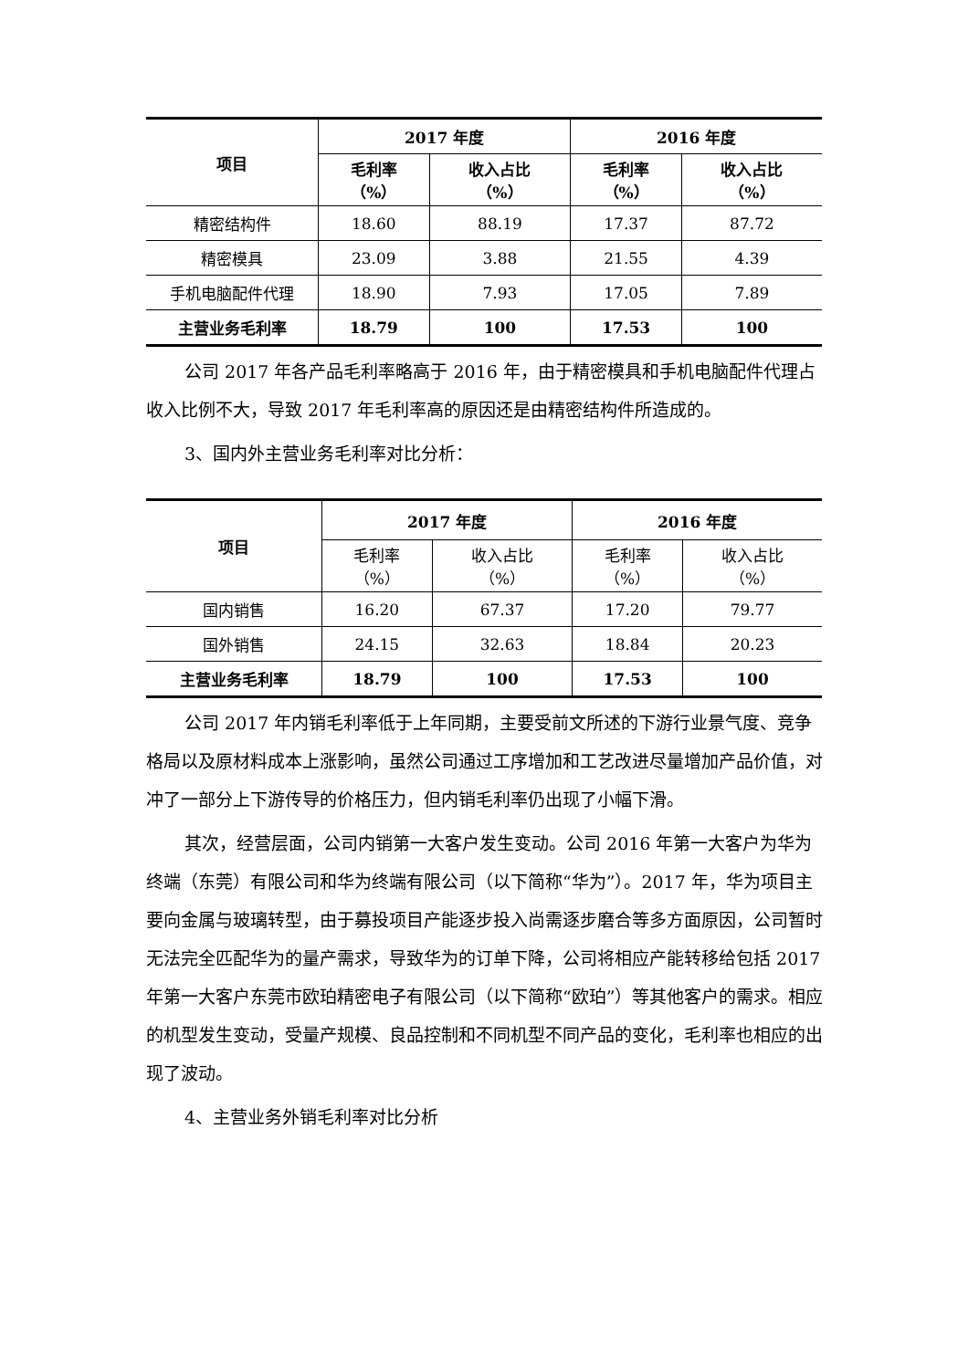| 项目 | 2017 年度 | | 2016 年度 | |
| --- | --- | --- | --- | --- |
| | 毛利率 （%） | 收入占比 （%） | 毛利率 （%） | 收入占比 （%） |
| 精密结构件 | 18.60 | 88.19 | 17.37 | 87.72 |
| 精密模具 | 23.09 | 3.88 | 21.55 | 4.39 |
| 手机电脑配件代理 | 18.90 | 7.93 | 17.05 | 7.89 |
| 主营业务毛利率 | 18.79 | 100 | 17.53 | 100 |
公司 2017 年各产品毛利率略高于 2016 年，由于精密模具和手机电脑配件代理占收入比例不大，导致 2017 年毛利率高的原因还是由精密结构件所造成的。
3、国内外主营业务毛利率对比分析：
| 项目 | 2017 年度 | | 2016 年度 | |
| --- | --- | --- | --- | --- |
| | 毛利率 （%） | 收入占比 （%） | 毛利率 （%） | 收入占比 （%） |
| 国内销售 | 16.20 | 67.37 | 17.20 | 79.77 |
| 国外销售 | 24.15 | 32.63 | 18.84 | 20.23 |
| 主营业务毛利率 | 18.79 | 100 | 17.53 | 100 |
公司 2017 年内销毛利率低于上年同期，主要受前文所述的下游行业景气度、竞争格局以及原材料成本上涨影响，虽然公司通过工序增加和工艺改进尽量增加产品价值，对冲了一部分上下游传导的价格压力，但内销毛利率仍出现了小幅下滑。
其次，经营层面，公司内销第一大客户发生变动。公司 2016 年第一大客户为华为终端（东莞）有限公司和华为终端有限公司（以下简称“华为”）。2017 年，华为项目主要向金属与玻璃转型，由于募投项目产能逐步投入尚需逐步磨合等多方面原因，公司暂时无法完全匹配华为的量产需求，导致华为的订单下降，公司将相应产能转移给包括 2017 年第一大客户东莞市欧珀精密电子有限公司（以下简称“欧珀”）等其他客户的需求。相应的机型发生变动，受量产规模、良品控制和不同机型不同产品的变化，毛利率也相应的出现了波动。
4、主营业务外销毛利率对比分析